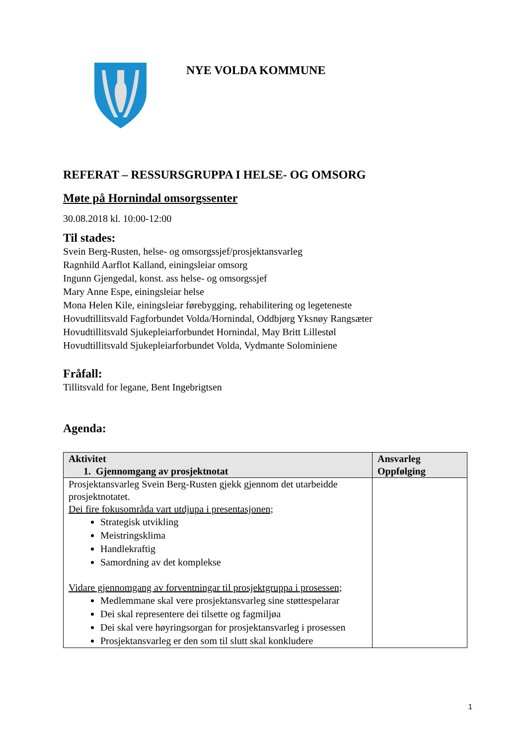NYE VOLDA KOMMUNE
REFERAT – RESSURSGRUPPA I HELSE- OG OMSORG
Møte på Hornindal omsorgssenter
30.08.2018 kl. 10:00-12:00
Til stades:
Svein Berg-Rusten, helse- og omsorgssjef/prosjektansvarleg
Ragnhild Aarflot Kalland, einingsleiar omsorg
Ingunn Gjengedal, konst. ass helse- og omsorgssjef
Mary Anne Espe, einingsleiar helse
Mona Helen Kile, einingsleiar førebygging, rehabilitering og legeteneste
Hovudtillitsvald Fagforbundet Volda/Hornindal, Oddbjørg Yksnøy Rangsæter
Hovudtillitsvald Sjukepleiarforbundet Hornindal, May Britt Lillestøl
Hovudtillitsvald Sjukepleiarforbundet Volda, Vydmante Solominiene
Fråfall:
Tillitsvald for legane, Bent Ingebrigtsen
Agenda:
| Aktivitet 1. Gjennomgang av prosjektnotat | Ansvarleg Oppfølging |
| --- | --- |
| Prosjektansvarleg Svein Berg-Rusten gjekk gjennom det utarbeidde prosjektnotatet. Dei fire fokusområda vart utdjupa i presentasjonen; Strategisk utvikling Meistringsklima Handlekraftig Samordning av det komplekse Vidare gjennomgang av forventningar til prosjektgruppa i prosessen; Medlemmane skal vere prosjektansvarleg sine støttespelarar Dei skal representere dei tilsette og fagmiljøa Dei skal vere høyringsorgan for prosjektansvarleg i prosessen Prosjektansvarleg er den som til slutt skal konkludere | |
1